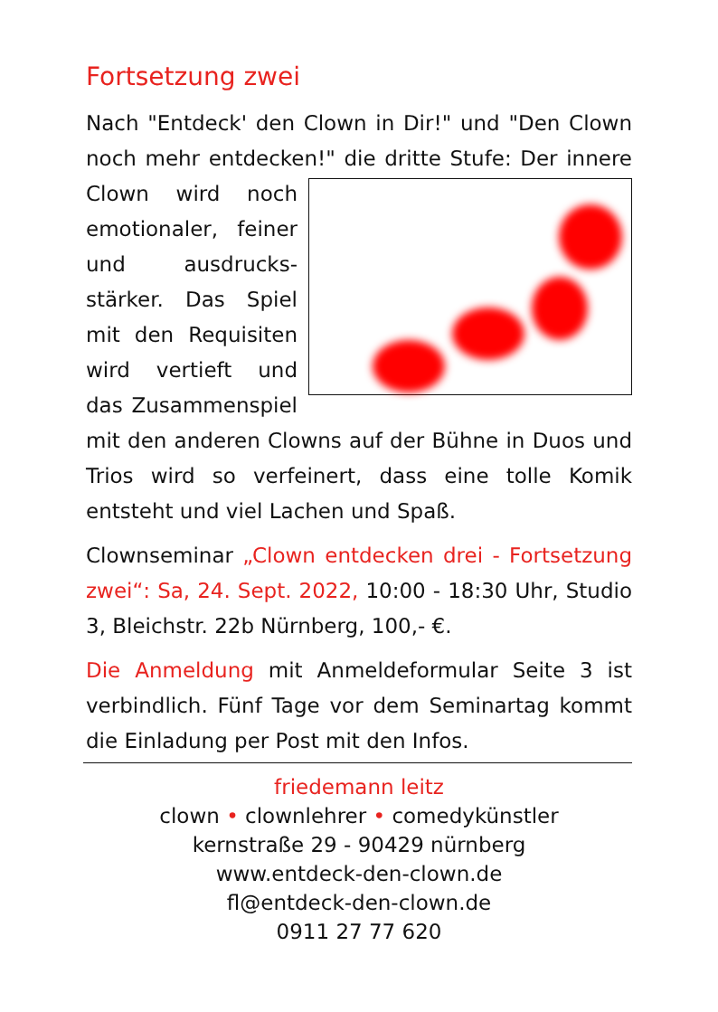Fortsetzung zwei
Nach "Entdeck' den Clown in Dir!" und "Den Clown noch mehr entdecken!" die dritte Stufe: Der innere Clown wird noch emotionaler, feiner und ausdrucks­stärker. Das Spiel mit den Requisiten wird vertieft und das Zusammenspiel mit den anderen Clowns auf der Bühne in Duos und Trios wird so verfeinert, dass eine tolle Komik entsteht und viel Lachen und Spaß.
Clownseminar „Clown entdecken drei - Fort­setzung zwei“: Sa, 24. Sept. 2022, 10:00 - 18:30 Uhr, Studio 3, Bleichstr. 22b Nürnberg, 100,- €.
Die Anmeldung mit Anmeldeformular Seite 3 ist verbindlich. Fünf Tage vor dem Seminartag kommt die Einladung per Post mit den Infos.
friedemann leitz
clown • clownlehrer • comedykünstler
kernstraße 29 - 90429 nürnberg
www.entdeck-den-clown.de
fl@entdeck-den-clown.de
0911 27 77 620